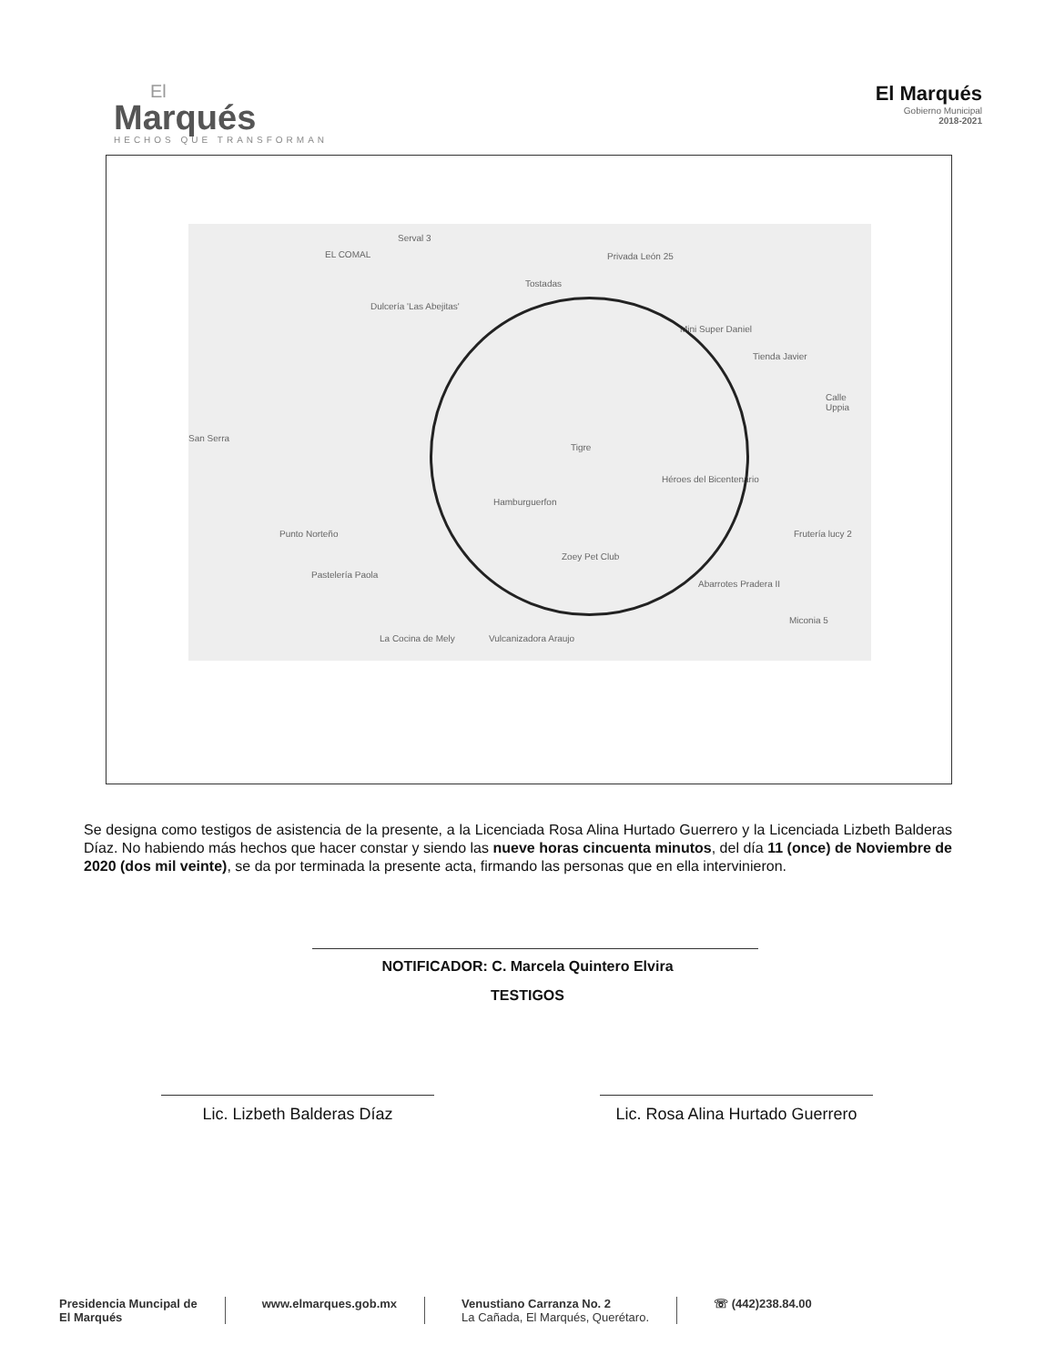El
Marqués
HECHOS QUE TRANSFORMAN
El Marqués
Gobierno Municipal
2018-2021
Serval 3
EL COMAL Privada León 25
Dulcería 'Las Abejitas'
Tostadas
Mini Super Daniel
Tienda Javier
Tigre
Héroes del Bicentenario
Hamburguerfon
Punto Norteño
Zoey Pet Club
Pastelería Paola
Abarrotes Pradera II
Frutería lucy 2
La Cocina de Mely Vulcanizadora Araujo
Miconia 5
Calle Uppia
San Serra
Se designa como testigos de asistencia de la presente, a la Licenciada Rosa Alina Hurtado Guerrero y la Licenciada Lizbeth Balderas Díaz. No habiendo más hechos que hacer constar y siendo las nueve horas cincuenta minutos, del día 11 (once) de Noviembre de 2020 (dos mil veinte), se da por terminada la presente acta, firmando las personas que en ella intervinieron.
NOTIFICADOR: C. Marcela Quintero Elvira
TESTIGOS
Lic. Lizbeth Balderas Díaz Lic. Rosa Alina Hurtado Guerrero
Presidencia Muncipal de
El Marqués
www.elmarques.gob.mx Venustiano Carranza No. 2
La Cañada, El Marqués, Querétaro.
☏ (442)238.84.00